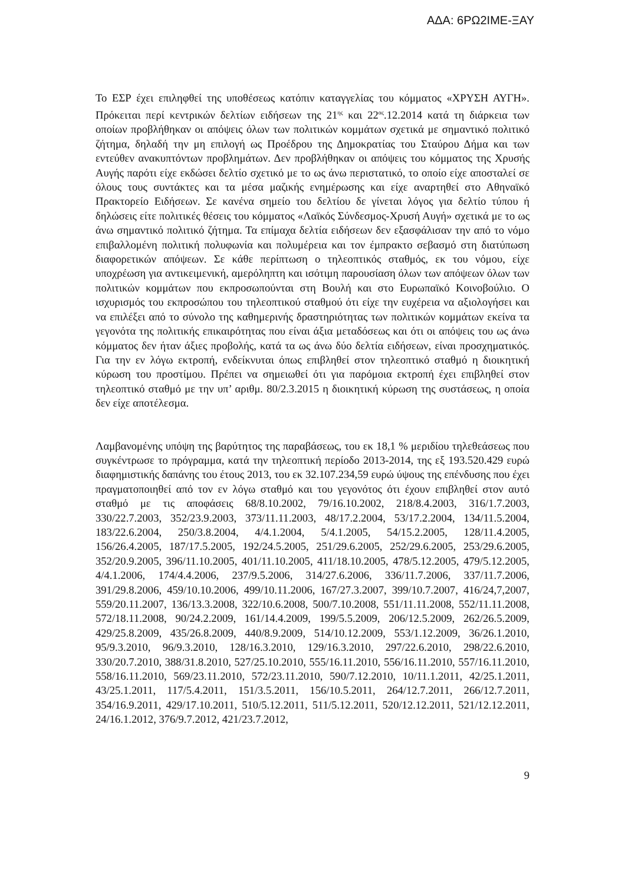ΑΔΑ: 6ΡΩ2ΙΜΕ-ΞΑΥ
Το ΕΣΡ έχει επιληφθεί της υποθέσεως κατόπιν καταγγελίας του κόμματος «ΧΡΥΣΗ ΑΥΓΗ». Πρόκειται περί κεντρικών δελτίων ειδήσεων της 21<sup>ης</sup> και 22<sup>ας</sup>.12.2014 κατά τη διάρκεια των οποίων προβλήθηκαν οι απόψεις όλων των πολιτικών κομμάτων σχετικά με σημαντικό πολιτικό ζήτημα, δηλαδή την μη επιλογή ως Προέδρου της Δημοκρατίας του Σταύρου Δήμα και των εντεύθεν ανακυπτόντων προβλημάτων. Δεν προβλήθηκαν οι απόψεις του κόμματος της Χρυσής Αυγής παρότι είχε εκδώσει δελτίο σχετικό με το ως άνω περιστατικό, το οποίο είχε αποσταλεί σε όλους τους συντάκτες και τα μέσα μαζικής ενημέρωσης και είχε αναρτηθεί στο Αθηναϊκό Πρακτορείο Ειδήσεων. Σε κανένα σημείο του δελτίου δε γίνεται λόγος για δελτίο τύπου ή δηλώσεις είτε πολιτικές θέσεις του κόμματος «Λαϊκός Σύνδεσμος-Χρυσή Αυγή» σχετικά με το ως άνω σημαντικό πολιτικό ζήτημα. Τα επίμαχα δελτία ειδήσεων δεν εξασφάλισαν την από το νόμο επιβαλλομένη πολιτική πολυφωνία και πολυμέρεια και τον έμπρακτο σεβασμό στη διατύπωση διαφορετικών απόψεων. Σε κάθε περίπτωση ο τηλεοπτικός σταθμός, εκ του νόμου, είχε υποχρέωση για αντικειμενική, αμερόληπτη και ισότιμη παρουσίαση όλων των απόψεων όλων των πολιτικών κομμάτων που εκπροσωπούνται στη Βουλή και στο Ευρωπαϊκό Κοινοβούλιο. Ο ισχυρισμός του εκπροσώπου του τηλεοπτικού σταθμού ότι είχε την ευχέρεια να αξιολογήσει και να επιλέξει από το σύνολο της καθημερινής δραστηριότητας των πολιτικών κομμάτων εκείνα τα γεγονότα της πολιτικής επικαιρότητας που είναι άξια μεταδόσεως και ότι οι απόψεις του ως άνω κόμματος δεν ήταν άξιες προβολής, κατά τα ως άνω δύο δελτία ειδήσεων, είναι προσχηματικός. Για την εν λόγω εκτροπή, ενδείκνυται όπως επιβληθεί στον τηλεοπτικό σταθμό η διοικητική κύρωση του προστίμου. Πρέπει να σημειωθεί ότι για παρόμοια εκτροπή έχει επιβληθεί στον τηλεοπτικό σταθμό με την υπ’ αριθμ. 80/2.3.2015 η διοικητική κύρωση της συστάσεως, η οποία δεν είχε αποτέλεσμα.
Λαμβανομένης υπόψη της βαρύτητος της παραβάσεως, του εκ 18,1 % μεριδίου τηλεθεάσεως που συγκέντρωσε το πρόγραμμα, κατά την τηλεοπτική περίοδο 2013-2014, της εξ 193.520.429 ευρώ διαφημιστικής δαπάνης του έτους 2013, του εκ 32.107.234,59 ευρώ ύψους της επένδυσης που έχει πραγματοποιηθεί από τον εν λόγω σταθμό και του γεγονότος ότι έχουν επιβληθεί στον αυτό σταθμό με τις αποφάσεις 68/8.10.2002, 79/16.10.2002, 218/8.4.2003, 316/1.7.2003, 330/22.7.2003, 352/23.9.2003, 373/11.11.2003, 48/17.2.2004, 53/17.2.2004, 134/11.5.2004, 183/22.6.2004, 250/3.8.2004, 4/4.1.2004, 5/4.1.2005, 54/15.2.2005, 128/11.4.2005, 156/26.4.2005, 187/17.5.2005, 192/24.5.2005, 251/29.6.2005, 252/29.6.2005, 253/29.6.2005, 352/20.9.2005, 396/11.10.2005, 401/11.10.2005, 411/18.10.2005, 478/5.12.2005, 479/5.12.2005, 4/4.1.2006, 174/4.4.2006, 237/9.5.2006, 314/27.6.2006, 336/11.7.2006, 337/11.7.2006, 391/29.8.2006, 459/10.10.2006, 499/10.11.2006, 167/27.3.2007, 399/10.7.2007, 416/24,7,2007, 559/20.11.2007, 136/13.3.2008, 322/10.6.2008, 500/7.10.2008, 551/11.11.2008, 552/11.11.2008, 572/18.11.2008, 90/24.2.2009, 161/14.4.2009, 199/5.5.2009, 206/12.5.2009, 262/26.5.2009, 429/25.8.2009, 435/26.8.2009, 440/8.9.2009, 514/10.12.2009, 553/1.12.2009, 36/26.1.2010, 95/9.3.2010, 96/9.3.2010, 128/16.3.2010, 129/16.3.2010, 297/22.6.2010, 298/22.6.2010, 330/20.7.2010, 388/31.8.2010, 527/25.10.2010, 555/16.11.2010, 556/16.11.2010, 557/16.11.2010, 558/16.11.2010, 569/23.11.2010, 572/23.11.2010, 590/7.12.2010, 10/11.1.2011, 42/25.1.2011, 43/25.1.2011, 117/5.4.2011, 151/3.5.2011, 156/10.5.2011, 264/12.7.2011, 266/12.7.2011, 354/16.9.2011, 429/17.10.2011, 510/5.12.2011, 511/5.12.2011, 520/12.12.2011, 521/12.12.2011, 24/16.1.2012, 376/9.7.2012, 421/23.7.2012,
9